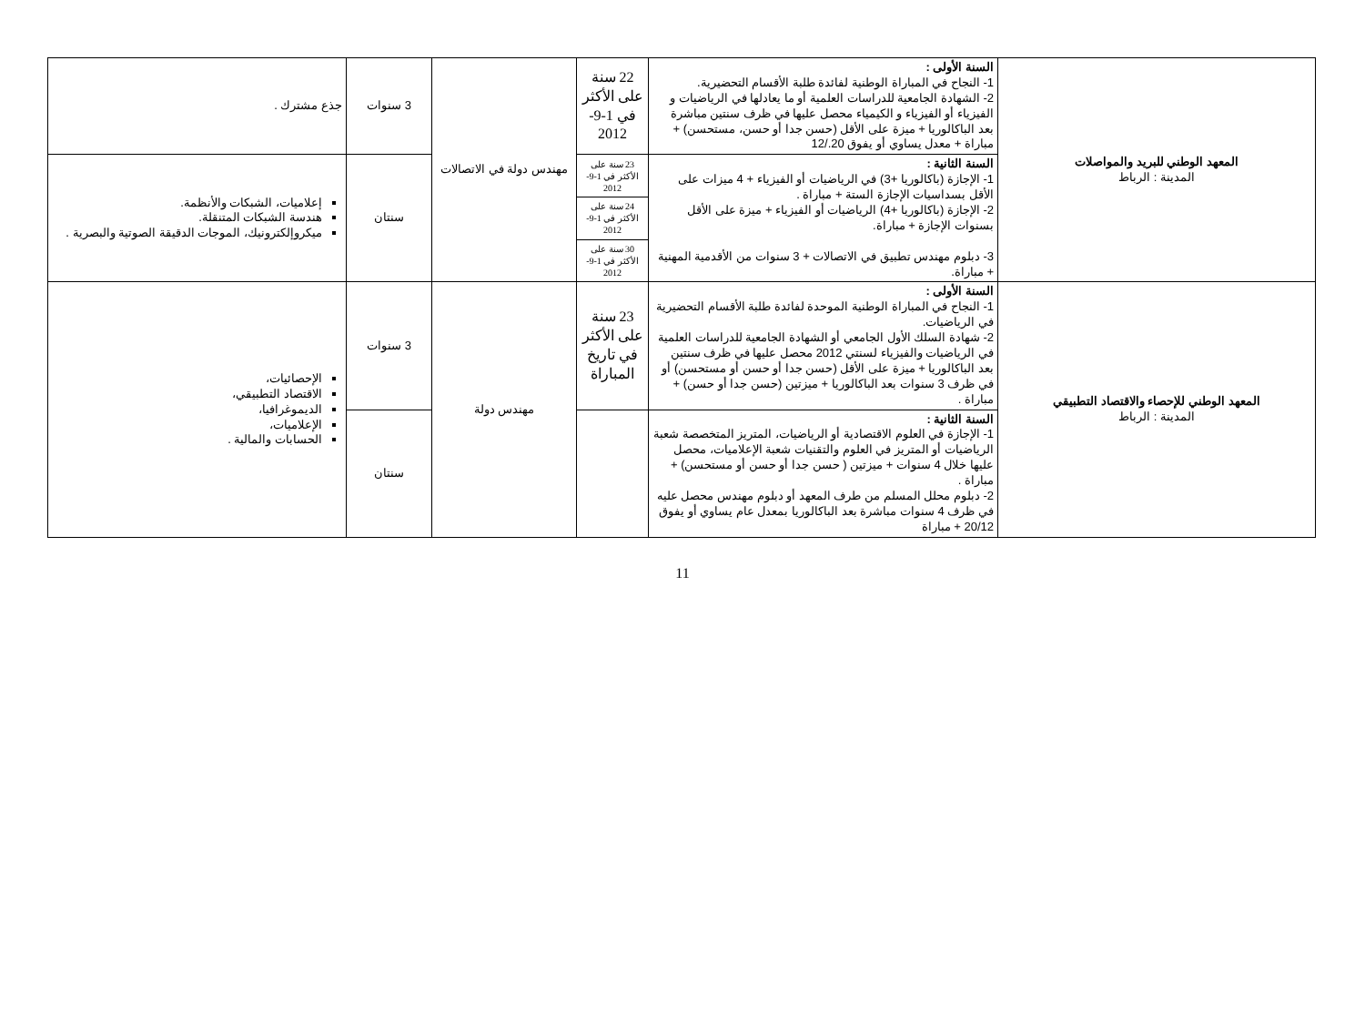| المعهد الوطني للبريد والمواصلات المدينة : الرباط | السنة الأولى : 1- النجاح في المباراة الوطنية لفائدة طلبة الأقسام التحضيرية. 2- الشهادة الجامعية للدراسات العلمية أو ما يعادلها في الرياضيات و الفيزياء أو الفيزياء و الكيمياء محصل عليها في ظرف سنتين مباشرة بعد الباكالوريا + ميزة على الأقل (حسن جدا أو حسن، مستحسن) + مباراة + معدل يساوي أو يفوق 20./12 | 22 سنة على الأكثر في 1-9-2012 | مهندس دولة في الاتصالات | 3 سنوات | جذع مشترك . |
| | السنة الثانية : 1- الإجازة (باكالوريا +3) في الرياضيات أو الفيزياء + 4 ميزات على الأقل بسداسيات الإجازة الستة + مباراة . 2- الإجازة (باكالوريا +4) الرياضيات أو الفيزياء + ميزة على الأقل بسنوات الإجازة + مباراة. 3- دبلوم مهندس تطبيق في الاتصالات + 3 سنوات من الأقدمية المهنية + مباراة. | 23 سنة على الأكثر في 1-9- 2012 | | سنتان | إعلاميات، الشبكات والأنظمة. هندسة الشبكات المتنقلة. ميكروإلكترونيك، الموجات الدقيقة الصوتية والبصرية . |
| | | 24 سنة على الأكثر في 1-9- 2012 | | | |
| | | 30 سنة على الأكثر في 1-9- 2012 | | | |
| المعهد الوطني للإحصاء والاقتصاد التطبيقي المدينة : الرباط | السنة الأولى : 1- النجاح في المباراة الوطنية الموحدة لفائدة طلبة الأقسام التحضيرية في الرياضيات. 2- شهادة السلك الأول الجامعي أو الشهادة الجامعية للدراسات العلمية في الرياضيات والفيزياء لسنتي 2012 محصل عليها في ظرف سنتين بعد الباكالوريا + ميزة على الأقل (حسن جدا أو حسن أو مستحسن) أو في ظرف 3 سنوات بعد الباكالوريا + ميزتين (حسن جدا أو حسن) + مباراة . | 23 سنة على الأكثر في تاريخ المباراة | مهندس دولة | 3 سنوات | الإحصائيات، الاقتصاد التطبيقي، الديموغرافيا، الإعلاميات، الحسابات والمالية . |
| | السنة الثانية : 1- الإجازة في العلوم الاقتصادية أو الرياضيات، المتريز المتخصصة شعبة الرياضيات أو المتريز في العلوم والتقنيات شعبة الإعلاميات، محصل عليها خلال 4 سنوات + ميزتين ( حسن جدا أو حسن أو مستحسن) + مباراة . 2- دبلوم محلل المسلم من طرف المعهد أو دبلوم مهندس محصل عليه في ظرف 4 سنوات مباشرة بعد الباكالوريا بمعدل عام يساوي أو يفوق 20/12 + مباراة | | | سنتان | |
11